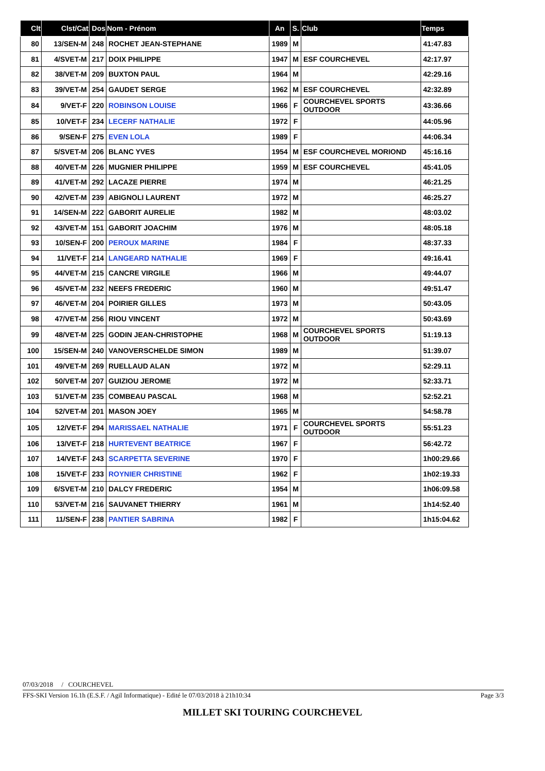| Clt | Clst/Cat | Dos | Nom - Prénom | An | S. | Club | Temps |
| --- | --- | --- | --- | --- | --- | --- | --- |
| 80 | 13/SEN-M | 248 | ROCHET JEAN-STEPHANE | 1989 | M | | 41:47.83 |
| 81 | 4/SVET-M | 217 | DOIX PHILIPPE | 1947 | M | ESF COURCHEVEL | 42:17.97 |
| 82 | 38/VET-M | 209 | BUXTON PAUL | 1964 | M | | 42:29.16 |
| 83 | 39/VET-M | 254 | GAUDET SERGE | 1962 | M | ESF COURCHEVEL | 42:32.89 |
| 84 | 9/VET-F | 220 | ROBINSON LOUISE | 1966 | F | COURCHEVEL SPORTS OUTDOOR | 43:36.66 |
| 85 | 10/VET-F | 234 | LECERF NATHALIE | 1972 | F | | 44:05.96 |
| 86 | 9/SEN-F | 275 | EVEN LOLA | 1989 | F | | 44:06.34 |
| 87 | 5/SVET-M | 206 | BLANC YVES | 1954 | M | ESF COURCHEVEL MORIOND | 45:16.16 |
| 88 | 40/VET-M | 226 | MUGNIER PHILIPPE | 1959 | M | ESF COURCHEVEL | 45:41.05 |
| 89 | 41/VET-M | 292 | LACAZE PIERRE | 1974 | M | | 46:21.25 |
| 90 | 42/VET-M | 239 | ABIGNOLI LAURENT | 1972 | M | | 46:25.27 |
| 91 | 14/SEN-M | 222 | GABORIT AURELIE | 1982 | M | | 48:03.02 |
| 92 | 43/VET-M | 151 | GABORIT JOACHIM | 1976 | M | | 48:05.18 |
| 93 | 10/SEN-F | 200 | PEROUX MARINE | 1984 | F | | 48:37.33 |
| 94 | 11/VET-F | 214 | LANGEARD NATHALIE | 1969 | F | | 49:16.41 |
| 95 | 44/VET-M | 215 | CANCRE VIRGILE | 1966 | M | | 49:44.07 |
| 96 | 45/VET-M | 232 | NEEFS FREDERIC | 1960 | M | | 49:51.47 |
| 97 | 46/VET-M | 204 | POIRIER GILLES | 1973 | M | | 50:43.05 |
| 98 | 47/VET-M | 256 | RIOU VINCENT | 1972 | M | | 50:43.69 |
| 99 | 48/VET-M | 225 | GODIN JEAN-CHRISTOPHE | 1968 | M | COURCHEVEL SPORTS OUTDOOR | 51:19.13 |
| 100 | 15/SEN-M | 240 | VANOVERSCHELDE SIMON | 1989 | M | | 51:39.07 |
| 101 | 49/VET-M | 269 | RUELLAUD ALAN | 1972 | M | | 52:29.11 |
| 102 | 50/VET-M | 207 | GUIZIOU JEROME | 1972 | M | | 52:33.71 |
| 103 | 51/VET-M | 235 | COMBEAU PASCAL | 1968 | M | | 52:52.21 |
| 104 | 52/VET-M | 201 | MASON JOEY | 1965 | M | | 54:58.78 |
| 105 | 12/VET-F | 294 | MARISSAEL NATHALIE | 1971 | F | COURCHEVEL SPORTS OUTDOOR | 55:51.23 |
| 106 | 13/VET-F | 218 | HURTEVENT BEATRICE | 1967 | F | | 56:42.72 |
| 107 | 14/VET-F | 243 | SCARPETTA SEVERINE | 1970 | F | | 1h00:29.66 |
| 108 | 15/VET-F | 233 | ROYNIER CHRISTINE | 1962 | F | | 1h02:19.33 |
| 109 | 6/SVET-M | 210 | DALCY FREDERIC | 1954 | M | | 1h06:09.58 |
| 110 | 53/VET-M | 216 | SAUVANET THIERRY | 1961 | M | | 1h14:52.40 |
| 111 | 11/SEN-F | 238 | PANTIER SABRINA | 1982 | F | | 1h15:04.62 |
07/03/2018 / COURCHEVEL
FFS-SKI Version 16.1h (E.S.F. / Agil Informatique) - Edité le 07/03/2018 à 21h10:34 Page 3/3
MILLET SKI TOURING COURCHEVEL